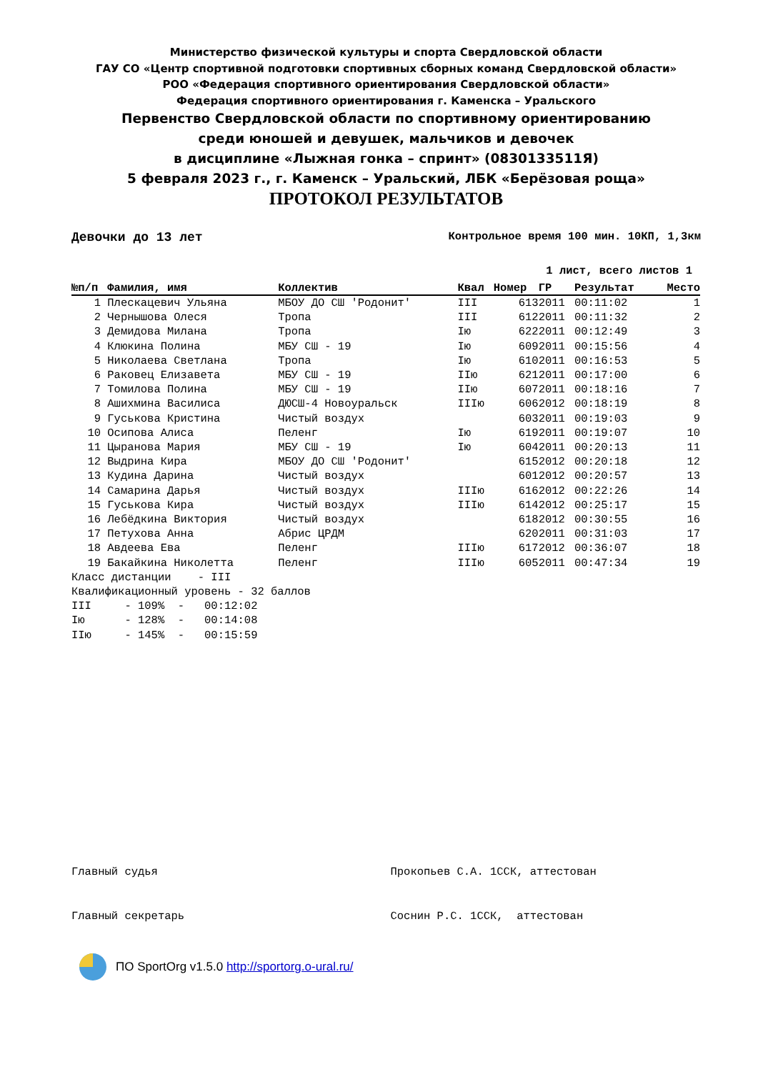Министерство физической культуры и спорта Свердловской области
ГАУ СО «Центр спортивной подготовки спортивных сборных команд Свердловской области»
РОО «Федерация спортивного ориентирования Свердловской области»
Федерация спортивного ориентирования г. Каменска – Уральского
Первенство Свердловской области по спортивному ориентированию
среди юношей и девушек, мальчиков и девочек
в дисциплине «Лыжная гонка – спринт» (0830133511Я)
5 февраля 2023 г., г. Каменск – Уральский, ЛБК «Берёзовая роща»
ПРОТОКОЛ РЕЗУЛЬТАТОВ
Девочки до 13 лет Контрольное время 100 мин. 10КП, 1,3км
1 лист, всего листов 1
| №п/п | Фамилия, имя | Коллектив | Квал | Номер | ГР | Результат | Место |
| --- | --- | --- | --- | --- | --- | --- | --- |
| 1 | Плескацевич Ульяна | МБОУ ДО СШ 'Родонит' | III | 613 | 2011 | 00:11:02 | 1 |
| 2 | Чернышова Олеся | Тропа | III | 612 | 2011 | 00:11:32 | 2 |
| 3 | Демидова Милана | Тропа | Iю | 622 | 2011 | 00:12:49 | 3 |
| 4 | Клюкина Полина | МБУ СШ - 19 | Iю | 609 | 2011 | 00:15:56 | 4 |
| 5 | Николаева Светлана | Тропа | Iю | 610 | 2011 | 00:16:53 | 5 |
| 6 | Раковец Елизавета | МБУ СШ - 19 | IIю | 621 | 2011 | 00:17:00 | 6 |
| 7 | Томилова Полина | МБУ СШ - 19 | IIю | 607 | 2011 | 00:18:16 | 7 |
| 8 | Ашихмина Василиса | ДЮСШ-4 Новоуральск | IIIю | 606 | 2012 | 00:18:19 | 8 |
| 9 | Гуськова Кристина | Чистый воздух | | 603 | 2011 | 00:19:03 | 9 |
| 10 | Осипова Алиса | Пеленг | Iю | 619 | 2011 | 00:19:07 | 10 |
| 11 | Цыранова Мария | МБУ СШ - 19 | Iю | 604 | 2011 | 00:20:13 | 11 |
| 12 | Выдрина Кира | МБОУ ДО СШ 'Родонит' | | 615 | 2012 | 00:20:18 | 12 |
| 13 | Кудина Дарина | Чистый воздух | | 601 | 2012 | 00:20:57 | 13 |
| 14 | Самарина Дарья | Чистый воздух | IIIю | 616 | 2012 | 00:22:26 | 14 |
| 15 | Гуськова Кира | Чистый воздух | IIIю | 614 | 2012 | 00:25:17 | 15 |
| 16 | Лебёдкина Виктория | Чистый воздух | | 618 | 2012 | 00:30:55 | 16 |
| 17 | Петухова Анна | Абрис ЦРДМ | | 620 | 2011 | 00:31:03 | 17 |
| 18 | Авдеева Ева | Пеленг | IIIю | 617 | 2012 | 00:36:07 | 18 |
| 19 | Бакайкина Николетта | Пеленг | IIIю | 605 | 2011 | 00:47:34 | 19 |
Класс дистанции - III Квалификационный уровень - 32 баллов III - 109% - 00:12:02 Iю - 128% - 00:14:08 IIю - 145% - 00:15:59
Главный судья Прокопьев С.А. 1ССК, аттестован Главный секретарь Соснин Р.С. 1ССК, аттестован
ПО SportOrg v1.5.0 http://sportorg.o-ural.ru/